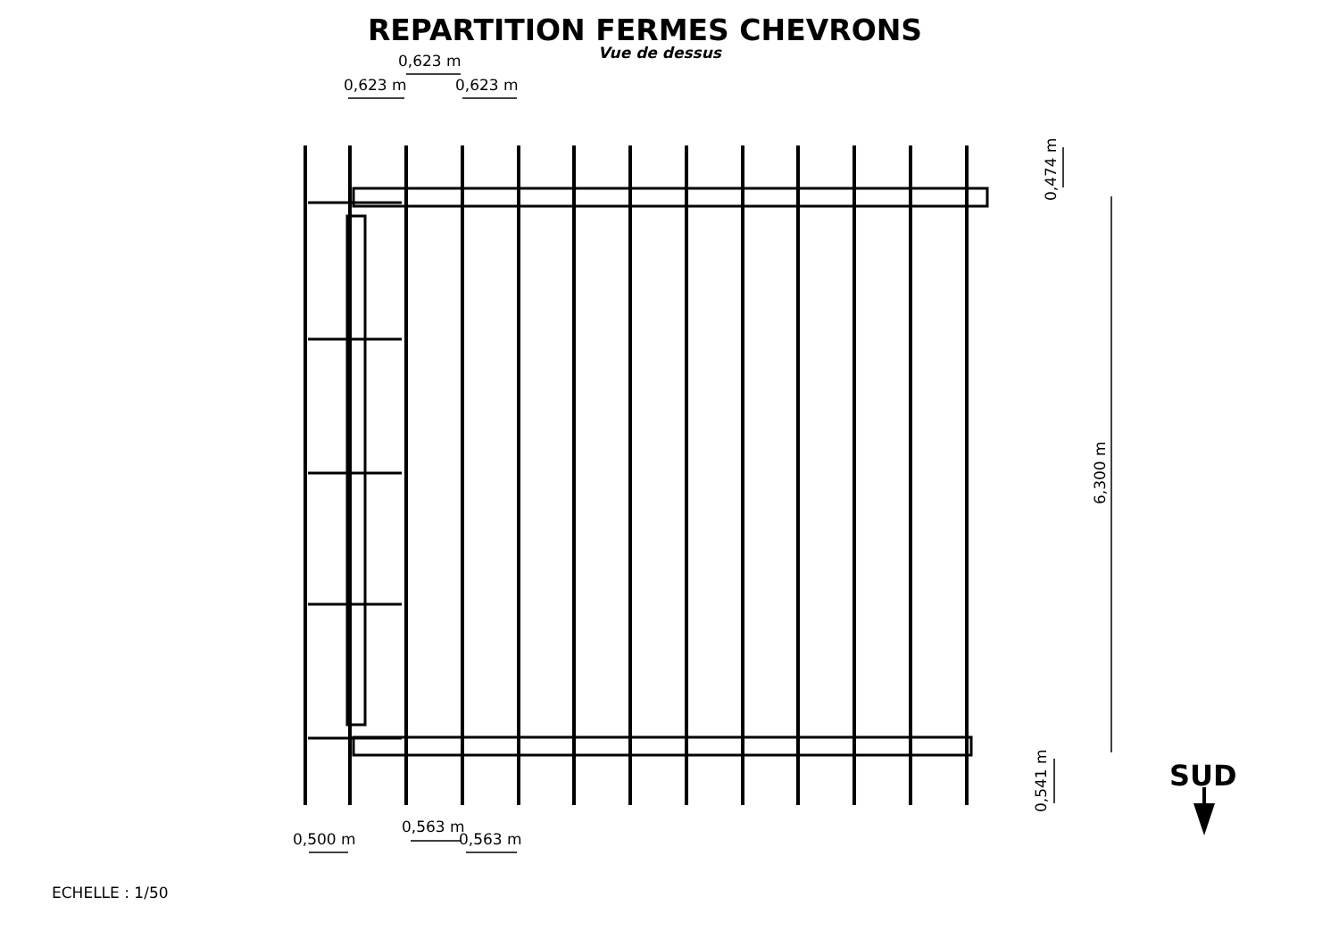REPARTITION FERMES CHEVRONS
Vue de dessus
0,623 m
0,623 m
0,623 m
0,500 m
0,563 m
0,563 m
0,474 m
6,300 m
0,541 m
SUD
ECHELLE : 1/50